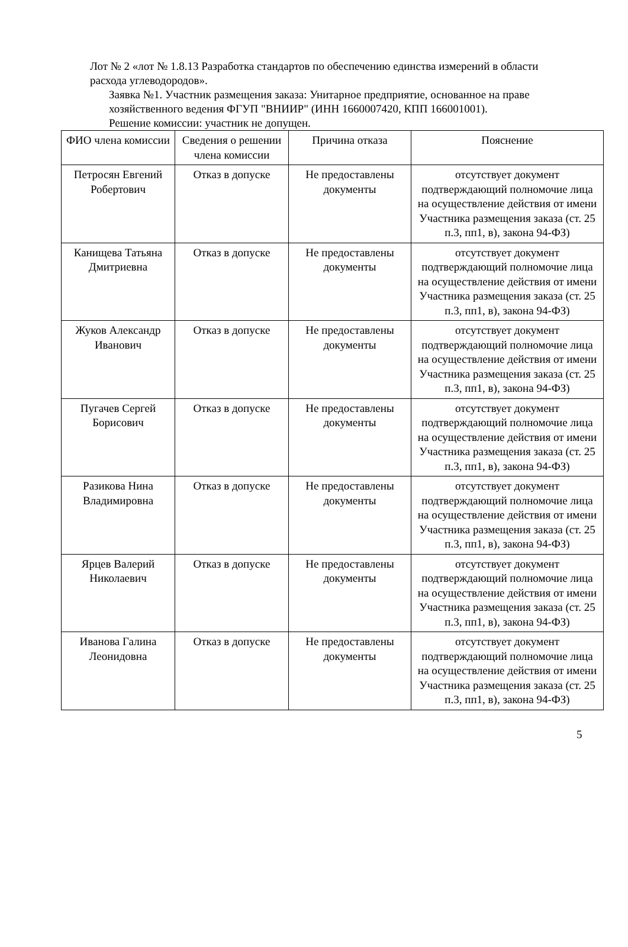Лот № 2 «лот № 1.8.13 Разработка стандартов по обеспечению единства измерений в области расхода углеводородов».
Заявка №1. Участник размещения заказа: Унитарное предприятие, основанное на праве хозяйственного ведения ФГУП "ВНИИР" (ИНН 1660007420, КПП 166001001).
Решение комиссии: участник не допущен.
| ФИО члена комиссии | Сведения о решении члена комиссии | Причина отказа | Пояснение |
| Петросян Евгений Робертович | Отказ в допуске | Не предоставлены документы | отсутствует документ подтверждающий полномочие лица на осуществление действия от имени Участника размещения заказа (ст. 25 п.3, пп1, в), закона 94-ФЗ) |
| Канищева Татьяна Дмитриевна | Отказ в допуске | Не предоставлены документы | отсутствует документ подтверждающий полномочие лица на осуществление действия от имени Участника размещения заказа (ст. 25 п.3, пп1, в), закона 94-ФЗ) |
| Жуков Александр Иванович | Отказ в допуске | Не предоставлены документы | отсутствует документ подтверждающий полномочие лица на осуществление действия от имени Участника размещения заказа (ст. 25 п.3, пп1, в), закона 94-ФЗ) |
| Пугачев Сергей Борисович | Отказ в допуске | Не предоставлены документы | отсутствует документ подтверждающий полномочие лица на осуществление действия от имени Участника размещения заказа (ст. 25 п.3, пп1, в), закона 94-ФЗ) |
| Разикова Нина Владимировна | Отказ в допуске | Не предоставлены документы | отсутствует документ подтверждающий полномочие лица на осуществление действия от имени Участника размещения заказа (ст. 25 п.3, пп1, в), закона 94-ФЗ) |
| Ярцев Валерий Николаевич | Отказ в допуске | Не предоставлены документы | отсутствует документ подтверждающий полномочие лица на осуществление действия от имени Участника размещения заказа (ст. 25 п.3, пп1, в), закона 94-ФЗ) |
| Иванова Галина Леонидовна | Отказ в допуске | Не предоставлены документы | отсутствует документ подтверждающий полномочие лица на осуществление действия от имени Участника размещения заказа (ст. 25 п.3, пп1, в), закона 94-ФЗ) |
5